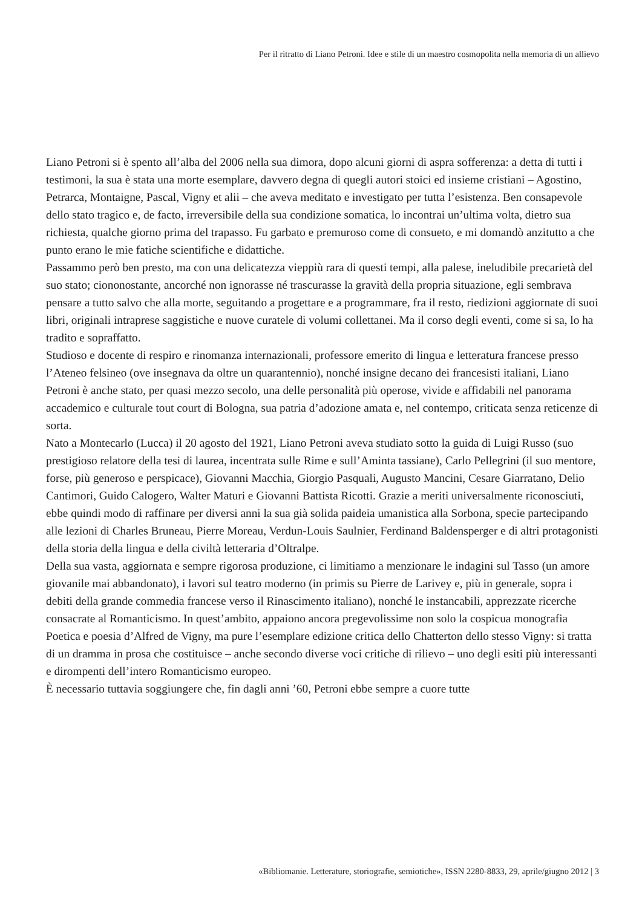Per il ritratto di Liano Petroni. Idee e stile di un maestro cosmopolita nella memoria di un allievo
Liano Petroni si è spento all’alba del 2006 nella sua dimora, dopo alcuni giorni di aspra sofferenza: a detta di tutti i testimoni, la sua è stata una morte esemplare, davvero degna di quegli autori stoici ed insieme cristiani – Agostino, Petrarca, Montaigne, Pascal, Vigny et alii – che aveva meditato e investigato per tutta l’esistenza. Ben consapevole dello stato tragico e, de facto, irreversibile della sua condizione somatica, lo incontrai un’ultima volta, dietro sua richiesta, qualche giorno prima del trapasso. Fu garbato e premuroso come di consueto, e mi domandò anzitutto a che punto erano le mie fatiche scientifiche e didattiche.
Passammo però ben presto, ma con una delicatezza vieppiù rara di questi tempi, alla palese, ineludibile precarietà del suo stato; ciononostante, ancorché non ignorasse né trascurasse la gravità della propria situazione, egli sembrava pensare a tutto salvo che alla morte, seguitando a progettare e a programmare, fra il resto, riedizioni aggiornate di suoi libri, originali intraprese saggistiche e nuove curatele di volumi collettanei. Ma il corso degli eventi, come si sa, lo ha tradito e sopraffatto.
Studioso e docente di respiro e rinomanza internazionali, professore emerito di lingua e letteratura francese presso l’Ateneo felsineo (ove insegnava da oltre un quarantennio), nonché insigne decano dei francesisti italiani, Liano Petroni è anche stato, per quasi mezzo secolo, una delle personalità più operose, vivide e affidabili nel panorama accademico e culturale tout court di Bologna, sua patria d’adozione amata e, nel contempo, criticata senza reticenze di sorta.
Nato a Montecarlo (Lucca) il 20 agosto del 1921, Liano Petroni aveva studiato sotto la guida di Luigi Russo (suo prestigioso relatore della tesi di laurea, incentrata sulle Rime e sull’Aminta tassiane), Carlo Pellegrini (il suo mentore, forse, più generoso e perspicace), Giovanni Macchia, Giorgio Pasquali, Augusto Mancini, Cesare Giarratano, Delio Cantimori, Guido Calogero, Walter Maturi e Giovanni Battista Ricotti. Grazie a meriti universalmente riconosciuti, ebbe quindi modo di raffinare per diversi anni la sua già solida paideia umanistica alla Sorbona, specie partecipando alle lezioni di Charles Bruneau, Pierre Moreau, Verdun-Louis Saulnier, Ferdinand Baldensperger e di altri protagonisti della storia della lingua e della civiltà letteraria d’Oltralpe.
Della sua vasta, aggiornata e sempre rigorosa produzione, ci limitiamo a menzionare le indagini sul Tasso (un amore giovanile mai abbandonato), i lavori sul teatro moderno (in primis su Pierre de Larivey e, più in generale, sopra i debiti della grande commedia francese verso il Rinascimento italiano), nonché le instancabili, apprezzate ricerche consacrate al Romanticismo. In quest’ambito, appaiono ancora pregevolissime non solo la cospicua monografia Poetica e poesia d’Alfred de Vigny, ma pure l’esemplare edizione critica dello Chatterton dello stesso Vigny: si tratta di un dramma in prosa che costituisce – anche secondo diverse voci critiche di rilievo – uno degli esiti più interessanti e dirompenti dell’intero Romanticismo europeo.
È necessario tuttavia soggiungere che, fin dagli anni ’60, Petroni ebbe sempre a cuore tutte
«Bibliomanie. Letterature, storiografie, semiotiche», ISSN 2280-8833, 29, aprile/giugno 2012 | 3